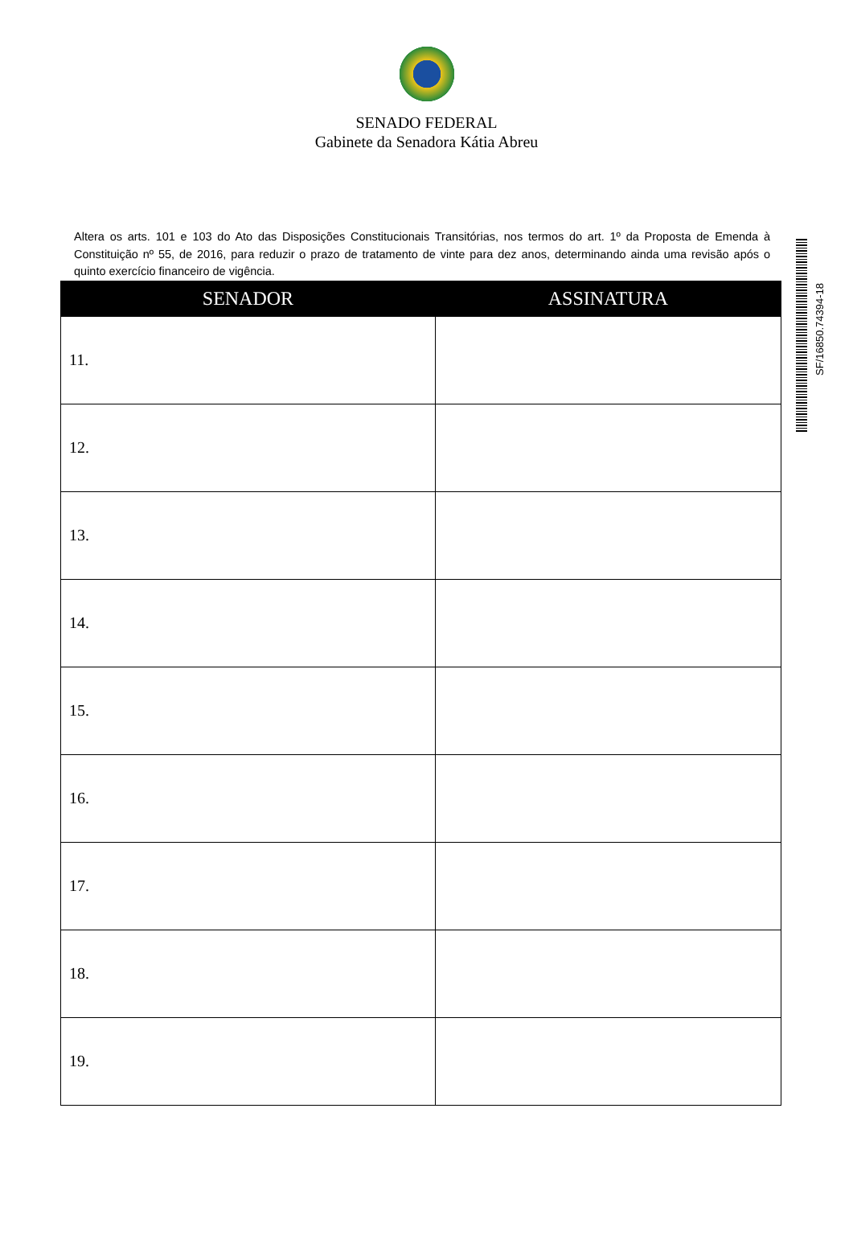SENADO FEDERAL
Gabinete da Senadora Kátia Abreu
Altera os arts. 101 e 103 do Ato das Disposições Constitucionais Transitórias, nos termos do art. 1º da Proposta de Emenda à Constituição nº 55, de 2016, para reduzir o prazo de tratamento de vinte para dez anos, determinando ainda uma revisão após o quinto exercício financeiro de vigência.
| SENADOR | ASSINATURA |
| --- | --- |
| 11. | |
| 12. | |
| 13. | |
| 14. | |
| 15. | |
| 16. | |
| 17. | |
| 18. | |
| 19. | |
SF/16850.74394-18